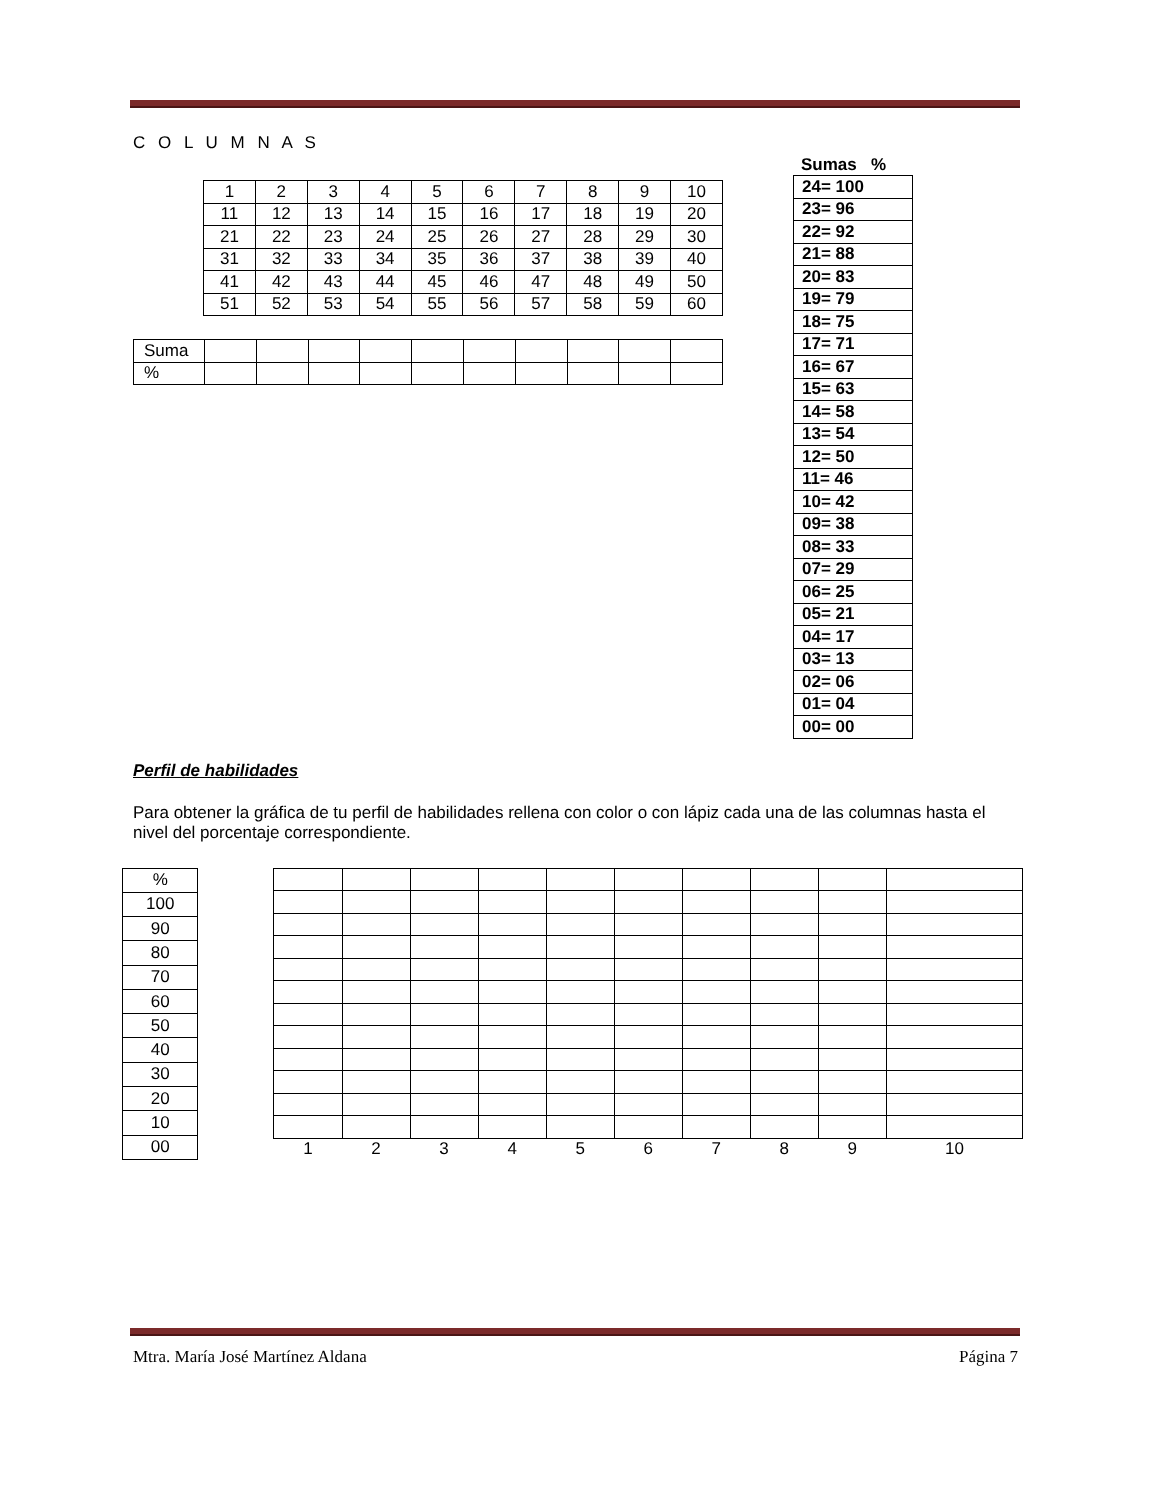C O L U M N A S
| 1 | 2 | 3 | 4 | 5 | 6 | 7 | 8 | 9 | 10 |
| 11 | 12 | 13 | 14 | 15 | 16 | 17 | 18 | 19 | 20 |
| 21 | 22 | 23 | 24 | 25 | 26 | 27 | 28 | 29 | 30 |
| 31 | 32 | 33 | 34 | 35 | 36 | 37 | 38 | 39 | 40 |
| 41 | 42 | 43 | 44 | 45 | 46 | 47 | 48 | 49 | 50 |
| 51 | 52 | 53 | 54 | 55 | 56 | 57 | 58 | 59 | 60 |
| Suma | | | | | | | | | | |
| % | | | | | | | | | | |
Sumas %
| 24= 100 |
| 23= 96 |
| 22= 92 |
| 21= 88 |
| 20= 83 |
| 19= 79 |
| 18= 75 |
| 17= 71 |
| 16= 67 |
| 15= 63 |
| 14= 58 |
| 13= 54 |
| 12= 50 |
| 11= 46 |
| 10= 42 |
| 09= 38 |
| 08= 33 |
| 07= 29 |
| 06= 25 |
| 05= 21 |
| 04= 17 |
| 03= 13 |
| 02= 06 |
| 01= 04 |
| 00= 00 |
Perfil de habilidades
Para obtener la gráfica de tu perfil de habilidades rellena con color o con lápiz cada una de las columnas hasta el nivel del porcentaje correspondiente.
| % |
| 100 |
| 90 |
| 80 |
| 70 |
| 60 |
| 50 |
| 40 |
| 30 |
| 20 |
| 10 |
| 00 |
| 1 | 2 | 3 | 4 | 5 | 6 | 7 | 8 | 9 | 10 |
Mtra. María José Martínez Aldana Página 7